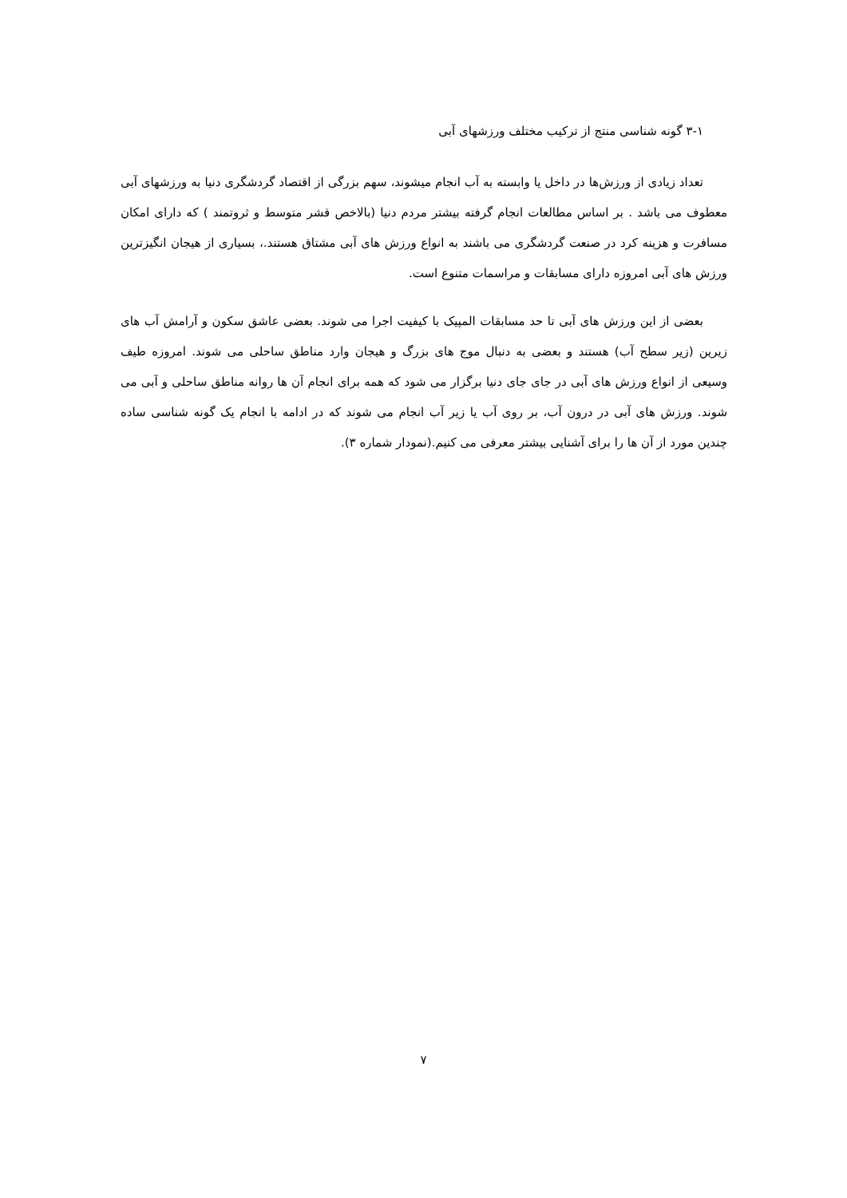۳-۱ گونه شناسی منتج از ترکیب مختلف ورزشهای آبی
تعداد زیادی از ورزش‌ها در داخل یا وابسته به آب انجام میشوند، سهم بزرگی از اقتصاد گردشگری دنیا به ورزشهای آبی معطوف می باشد . بر اساس مطالعات انجام گرفته بیشتر مردم دنیا (بالاخص قشر متوسط و ثروتمند ) که دارای امکان مسافرت و هزینه کرد در صنعت گردشگری می باشند به انواع ورزش های آبی مشتاق هستند.، بسیاری از هیجان انگیزترین ورزش های آبی امروزه دارای مسابقات و مراسمات متنوع است.
بعضی از این ورزش های آبی تا حد مسابقات المپیک با کیفیت اجرا می شوند. بعضی عاشق سکون و آرامش آب های زیرین (زیر سطح آب) هستند و بعضی به دنبال موج های بزرگ و هیجان وارد مناطق ساحلی می شوند. امروزه طیف وسیعی از انواع ورزش های آبی در جای جای دنیا برگزار می شود که همه برای انجام آن ها روانه مناطق ساحلی و آبی می شوند. ورزش های آبی در درون آب، بر روی آب یا زیر آب انجام می شوند که در ادامه با انجام یک گونه شناسی ساده چندین مورد از آن ها را برای آشنایی بیشتر معرفی می کنیم.(نمودار شماره ۳).
۷